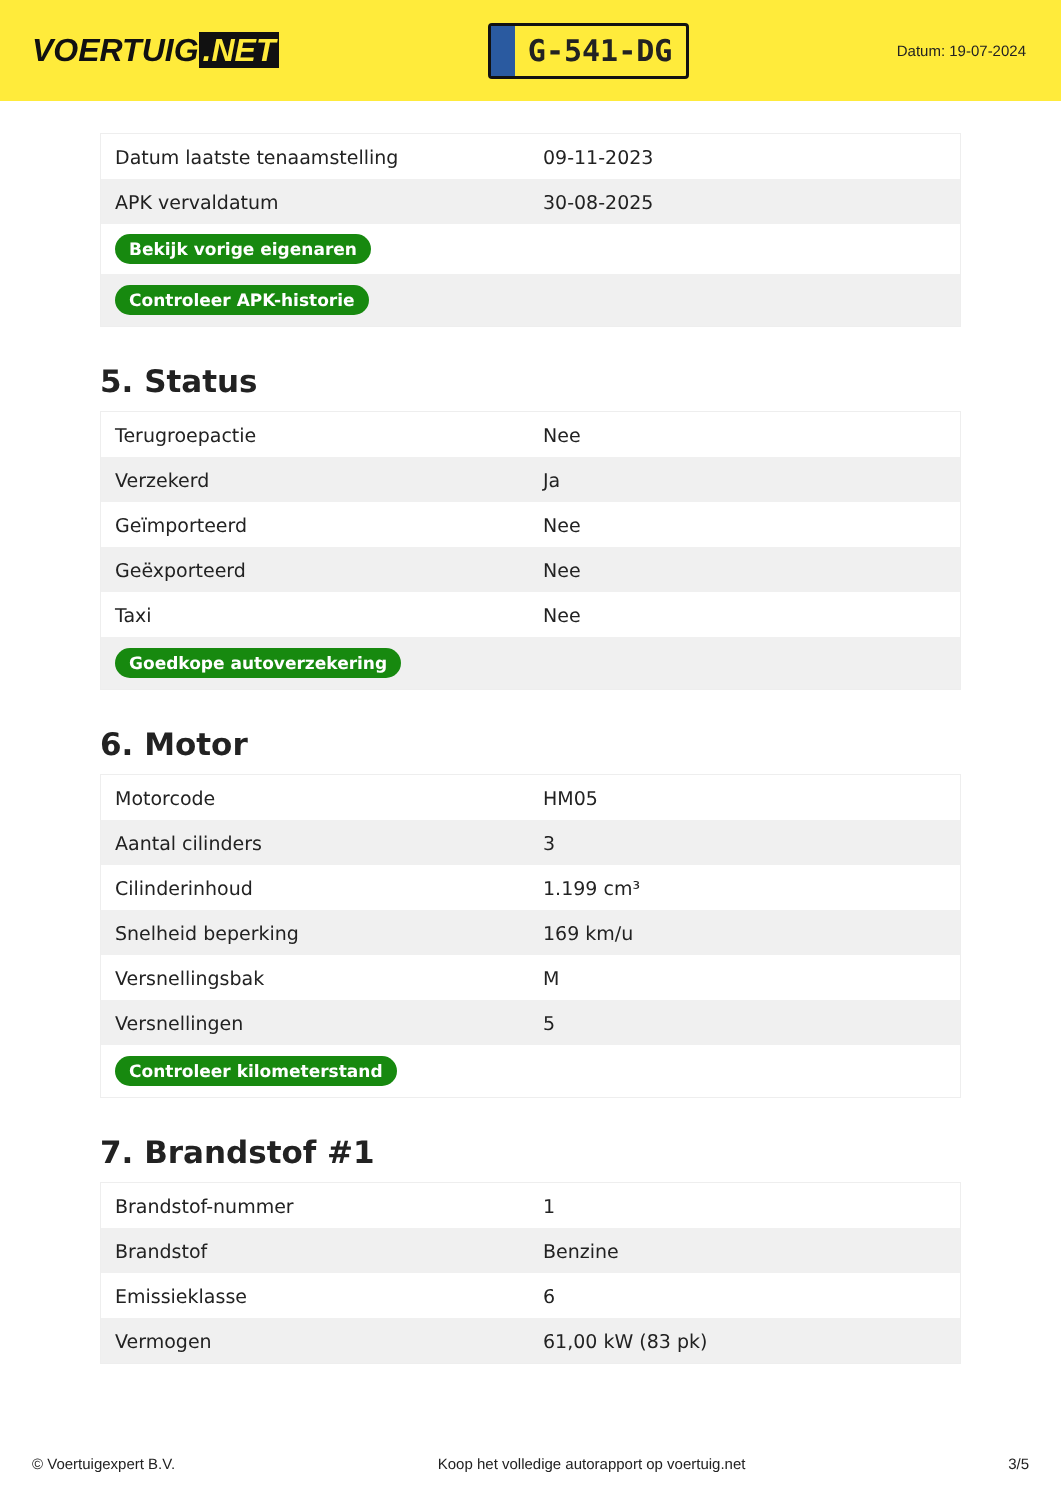VOERTUIG.NET
G-541-DG
Datum: 19-07-2024
| Datum laatste tenaamstelling | 09-11-2023 |
| APK vervaldatum | 30-08-2025 |
| Bekijk vorige eigenaren | |
| Controleer APK-historie | |
5. Status
| Terugroepactie | Nee |
| Verzekerd | Ja |
| Geïmporteerd | Nee |
| Geëxporteerd | Nee |
| Taxi | Nee |
| Goedkope autoverzekering | |
6. Motor
| Motorcode | HM05 |
| Aantal cilinders | 3 |
| Cilinderinhoud | 1.199 cm³ |
| Snelheid beperking | 169 km/u |
| Versnellingsbak | M |
| Versnellingen | 5 |
| Controleer kilometerstand | |
7. Brandstof #1
| Brandstof-nummer | 1 |
| Brandstof | Benzine |
| Emissieklasse | 6 |
| Vermogen | 61,00 kW (83 pk) |
© Voertuigexpert B.V. Koop het volledige autorapport op voertuig.net 3/5